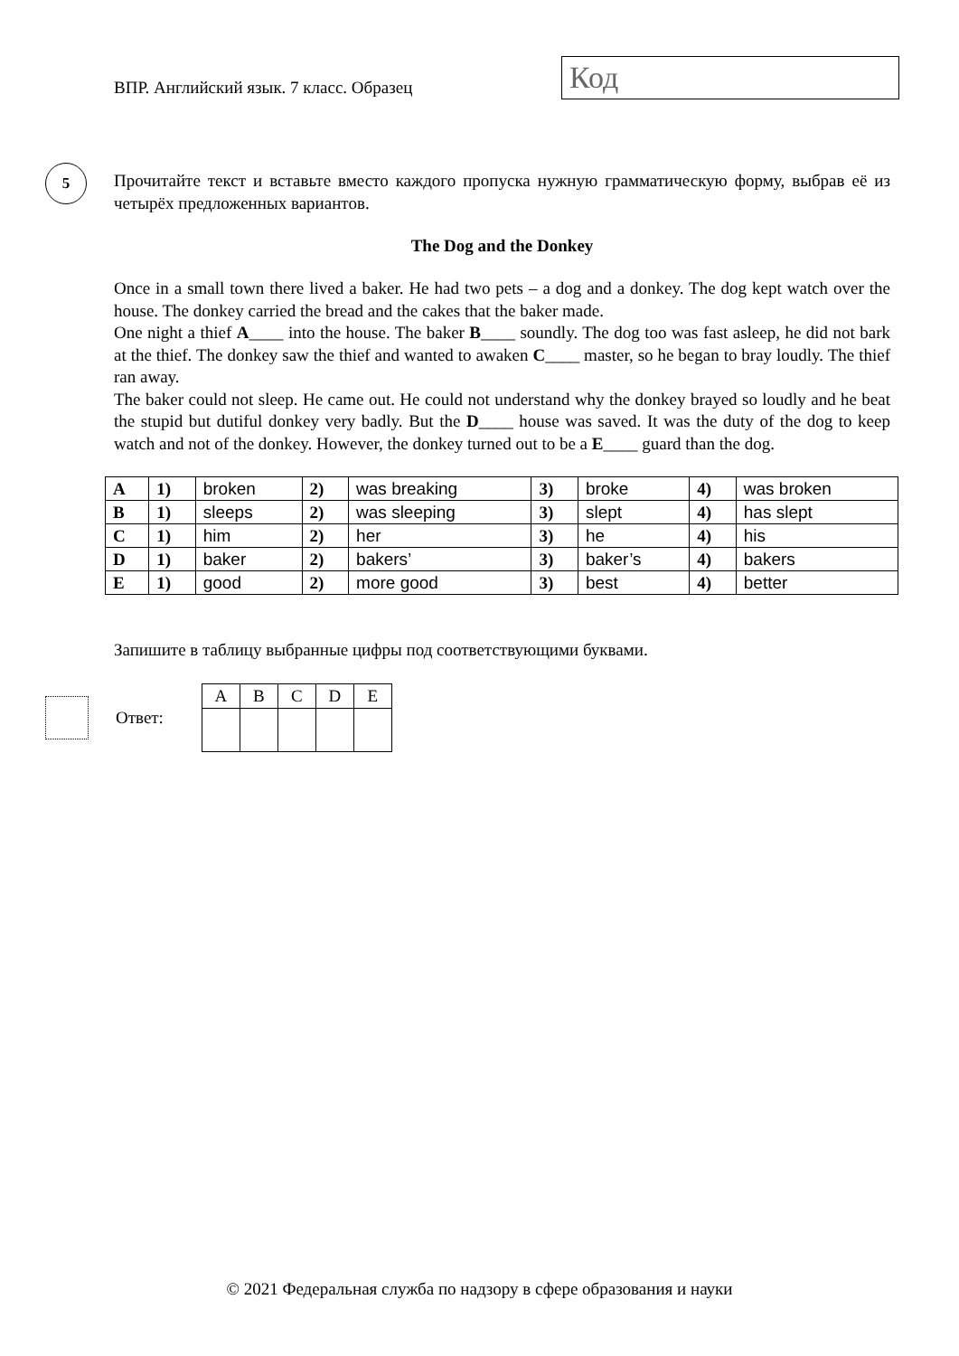ВПР. Английский язык. 7 класс. Образец
Код
5
Прочитайте текст и вставьте вместо каждого пропуска нужную грамматическую форму, выбрав её из четырёх предложенных вариантов.
The Dog and the Donkey
Once in a small town there lived a baker. He had two pets – a dog and a donkey. The dog kept watch over the house. The donkey carried the bread and the cakes that the baker made.
One night a thief A____ into the house. The baker B____ soundly. The dog too was fast asleep, he did not bark at the thief. The donkey saw the thief and wanted to awaken C____ master, so he began to bray loudly. The thief ran away.
The baker could not sleep. He came out. He could not understand why the donkey brayed so loudly and he beat the stupid but dutiful donkey very badly. But the D____ house was saved. It was the duty of the dog to keep watch and not of the donkey. However, the donkey turned out to be a E____ guard than the dog.
| A | 1) | broken | 2) | was breaking | 3) | broke | 4) | was broken |
| B | 1) | sleeps | 2) | was sleeping | 3) | slept | 4) | has slept |
| C | 1) | him | 2) | her | 3) | he | 4) | his |
| D | 1) | baker | 2) | bakers’ | 3) | baker’s | 4) | bakers |
| E | 1) | good | 2) | more good | 3) | best | 4) | better |
Запишите в таблицу выбранные цифры под соответствующими буквами.
Ответ:
| A | B | C | D | E |
| --- | --- | --- | --- | --- |
© 2021 Федеральная служба по надзору в сфере образования и науки